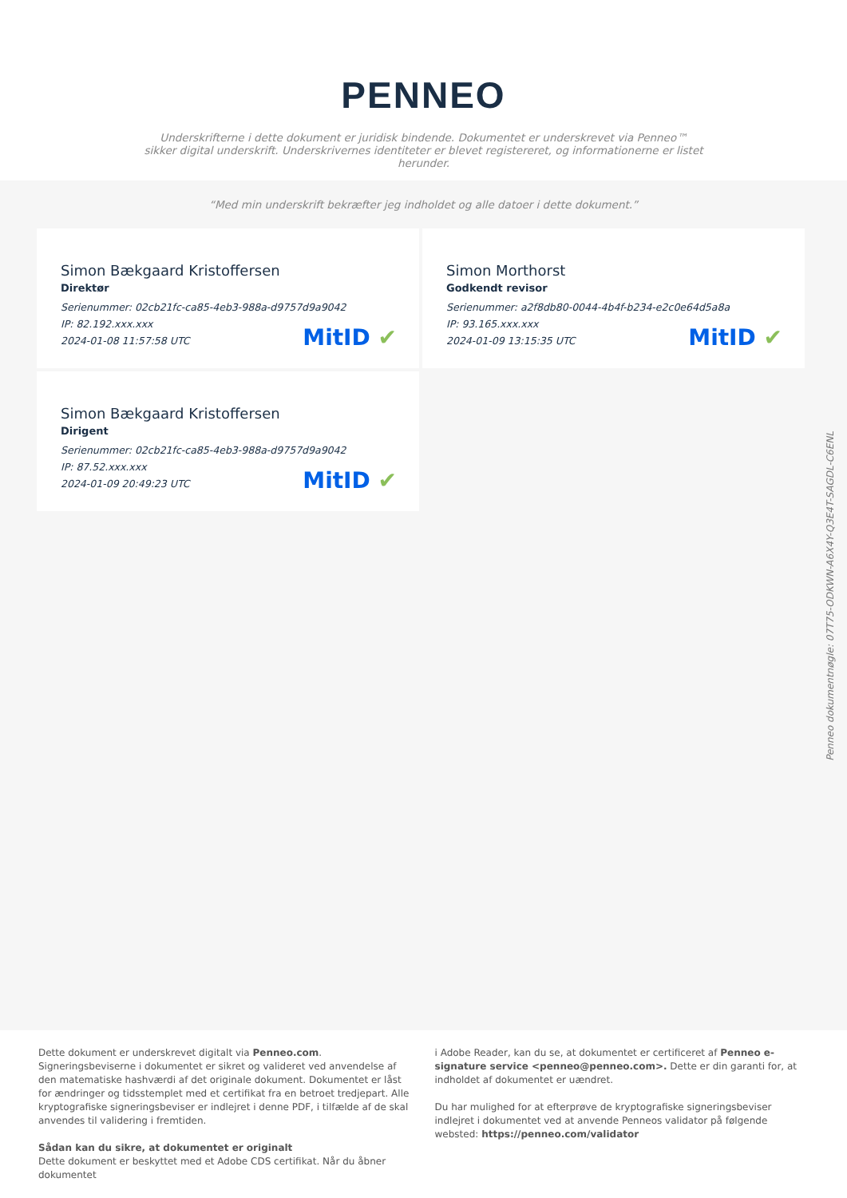PENNEO
Underskrifterne i dette dokument er juridisk bindende. Dokumentet er underskrevet via Penneo™ sikker digital underskrift. Underskrivernes identiteter er blevet registereret, og informationerne er listet herunder.
“Med min underskrift bekræfter jeg indholdet og alle datoer i dette dokument.”
Simon Bækgaard Kristoffersen
Direktør
Serienummer: 02cb21fc-ca85-4eb3-988a-d9757d9a9042
IP: 82.192.xxx.xxx
2024-01-08 11:57:58 UTC
MitID ✔
Simon Morthorst
Godkendt revisor
Serienummer: a2f8db80-0044-4b4f-b234-e2c0e64d5a8a
IP: 93.165.xxx.xxx
2024-01-09 13:15:35 UTC
MitID ✔
Simon Bækgaard Kristoffersen
Dirigent
Serienummer: 02cb21fc-ca85-4eb3-988a-d9757d9a9042
IP: 87.52.xxx.xxx
2024-01-09 20:49:23 UTC
MitID ✔
Dette dokument er underskrevet digitalt via Penneo.com. Signeringsbeviserne i dokumentet er sikret og valideret ved anvendelse af den matematiske hashværdi af det originale dokument. Dokumentet er låst for ændringer og tidsstemplet med et certifikat fra en betroet tredjepart. Alle kryptografiske signeringsbeviser er indlejret i denne PDF, i tilfælde af de skal anvendes til validering i fremtiden.
Sådan kan du sikre, at dokumentet er originalt
Dette dokument er beskyttet med et Adobe CDS certifikat. Når du åbner dokumentet
i Adobe Reader, kan du se, at dokumentet er certificeret af Penneo e-signature service <penneo@penneo.com>. Dette er din garanti for, at indholdet af dokumentet er uændret.
Du har mulighed for at efterprøve de kryptografiske signeringsbeviser indlejret i dokumentet ved at anvende Penneos validator på følgende websted: https://penneo.com/validator
Penneo dokumentnøgle: 07T75-ODKWN-A6X4Y-Q3E4T-SAGDL-C6ENL